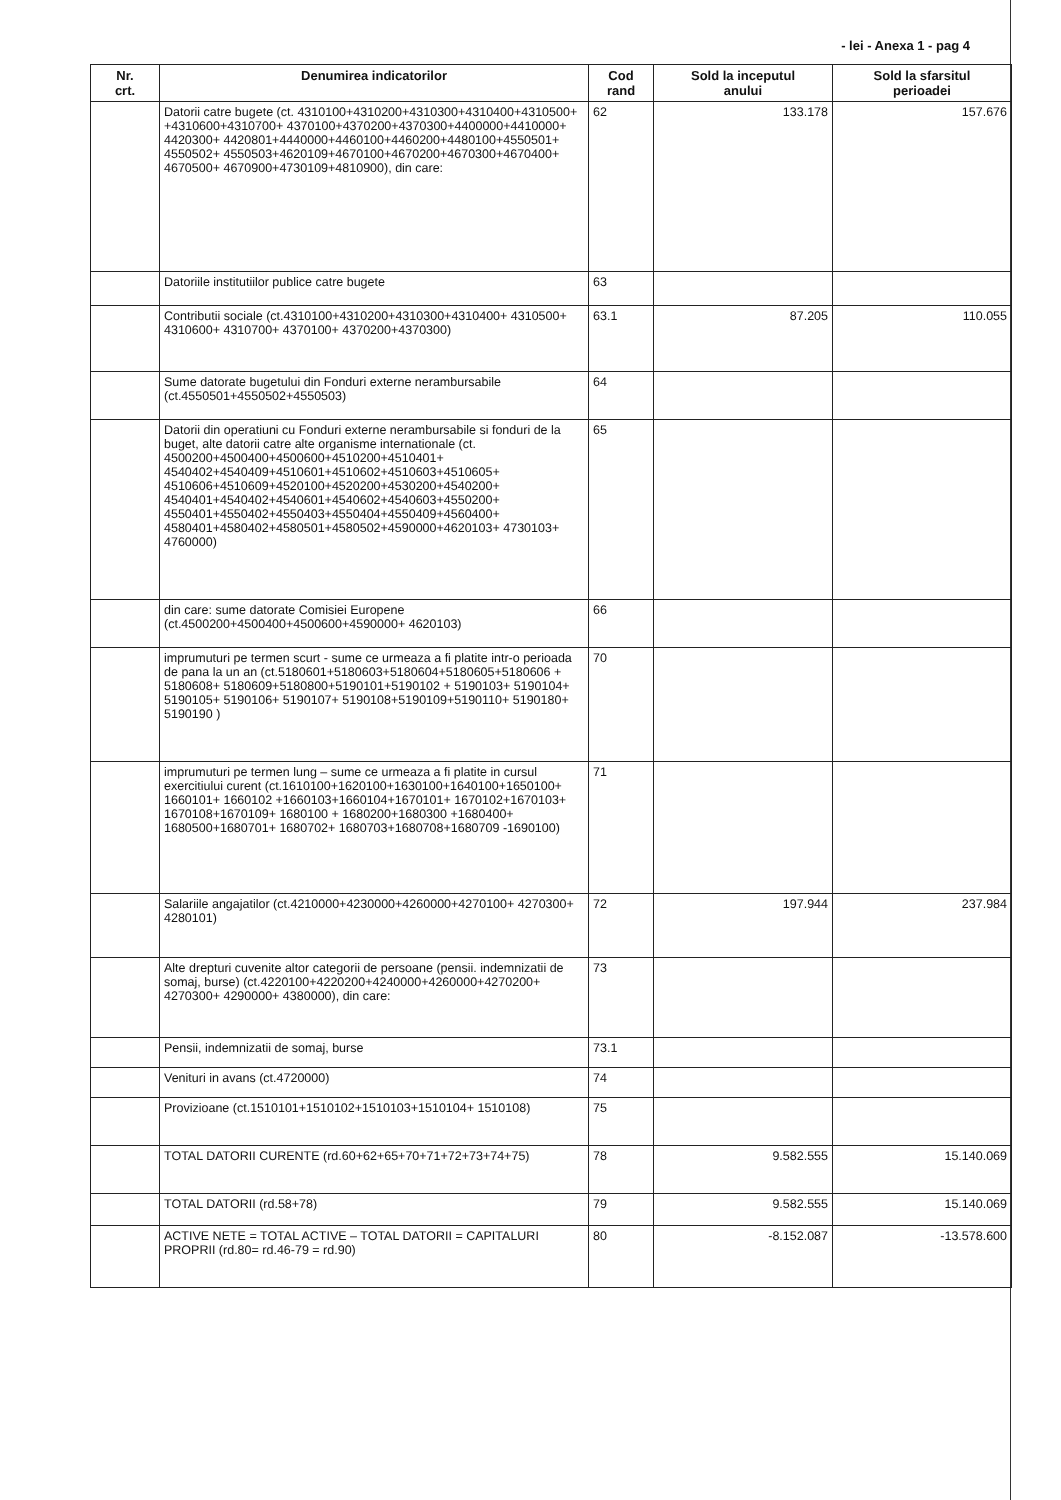- lei - Anexa 1 - pag 4
| Nr. crt. | Denumirea indicatorilor | Cod rand | Sold la inceputul anului | Sold la sfarsitul perioadei |
| --- | --- | --- | --- | --- |
| | Datorii catre bugete (ct. 4310100+4310200+4310300+4310400+4310500+ +4310600+4310700+ 4370100+4370200+4370300+4400000+4410000+ 4420300+ 4420801+4440000+4460100+4460200+4480100+4550501+ 4550502+ 4550503+4620109+4670100+4670200+4670300+4670400+ 4670500+ 4670900+4730109+4810900), din care: | 62 | 133.178 | 157.676 |
| | Datoriile institutiilor publice catre bugete | 63 | | |
| | Contributii sociale (ct.4310100+4310200+4310300+4310400+ 4310500+ 4310600+ 4310700+ 4370100+ 4370200+4370300) | 63.1 | 87.205 | 110.055 |
| | Sume datorate bugetului din Fonduri externe nerambursabile (ct.4550501+4550502+4550503) | 64 | | |
| | Datorii din operatiuni cu Fonduri externe nerambursabile si fonduri de la buget, alte datorii catre alte organisme internationale (ct. 4500200+4500400+4500600+4510200+4510401+ 4540402+4540409+4510601+4510602+4510603+4510605+ 4510606+4510609+4520100+4520200+4530200+4540200+ 4540401+4540402+4540601+4540602+4540603+4550200+ 4550401+4550402+4550403+4550404+4550409+4560400+ 4580401+4580402+4580501+4580502+4590000+4620103+ 4730103+ 4760000) | 65 | | |
| | din care: sume datorate Comisiei Europene (ct.4500200+4500400+4500600+4590000+ 4620103) | 66 | | |
| | imprumuturi pe termen scurt - sume ce urmeaza a fi platite intr-o perioada de pana la un an (ct.5180601+5180603+5180604+5180605+5180606 + 5180608+ 5180609+5180800+5190101+5190102 + 5190103+ 5190104+ 5190105+ 5190106+ 5190107+ 5190108+5190109+5190110+ 5190180+ 5190190 ) | 70 | | |
| | imprumuturi pe termen lung – sume ce urmeaza a fi platite in cursul exercitiului curent (ct.1610100+1620100+1630100+1640100+1650100+ 1660101+ 1660102 +1660103+1660104+1670101+ 1670102+1670103+ 1670108+1670109+ 1680100 + 1680200+1680300 +1680400+ 1680500+1680701+ 1680702+ 1680703+1680708+1680709 -1690100) | 71 | | |
| | Salariile angajatilor (ct.4210000+4230000+4260000+4270100+ 4270300+ 4280101) | 72 | 197.944 | 237.984 |
| | Alte drepturi cuvenite altor categorii de persoane (pensii. indemnizatii de somaj, burse) (ct.4220100+4220200+4240000+4260000+4270200+ 4270300+ 4290000+ 4380000), din care: | 73 | | |
| | Pensii, indemnizatii de somaj, burse | 73.1 | | |
| | Venituri in avans (ct.4720000) | 74 | | |
| | Provizioane (ct.1510101+1510102+1510103+1510104+ 1510108) | 75 | | |
| | TOTAL DATORII CURENTE (rd.60+62+65+70+71+72+73+74+75) | 78 | 9.582.555 | 15.140.069 |
| | TOTAL DATORII (rd.58+78) | 79 | 9.582.555 | 15.140.069 |
| | ACTIVE NETE = TOTAL ACTIVE – TOTAL DATORII = CAPITALURI PROPRII (rd.80= rd.46-79 = rd.90) | 80 | -8.152.087 | -13.578.600 |